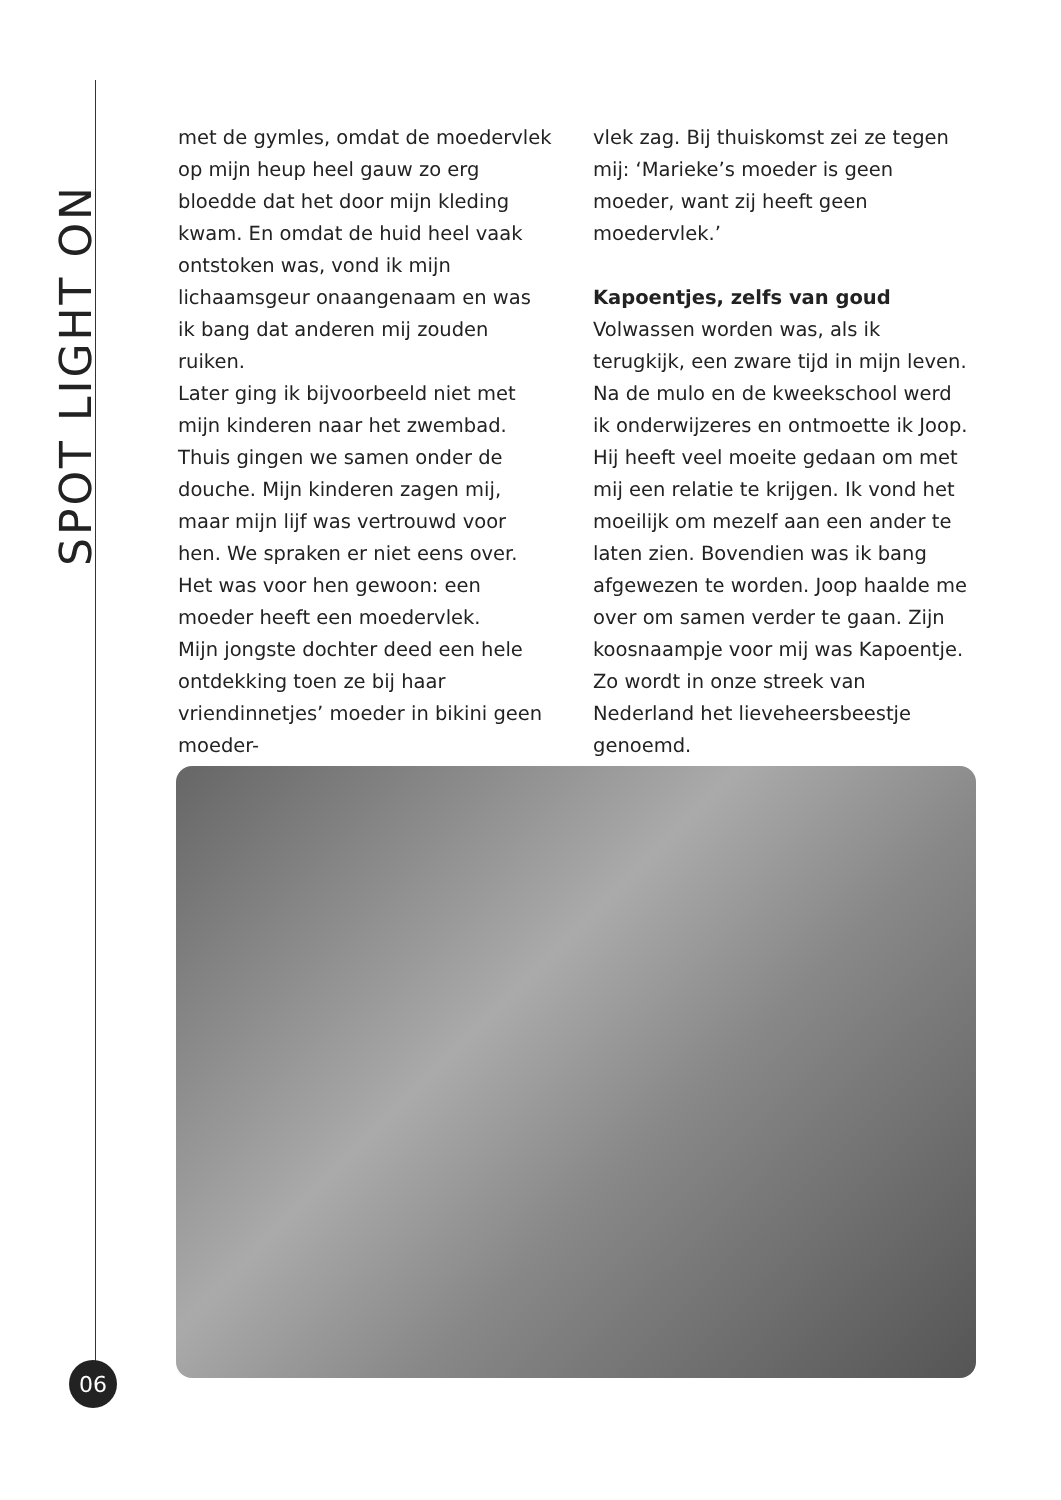SPOT LIGHT ON
met de gymles, omdat de moedervlek op mijn heup heel gauw zo erg bloedde dat het door mijn kleding kwam. En omdat de huid heel vaak ontstoken was, vond ik mijn lichaamsgeur onaangenaam en was ik bang dat anderen mij zouden ruiken.
Later ging ik bijvoorbeeld niet met mijn kinderen naar het zwembad. Thuis gingen we samen onder de douche. Mijn kinderen zagen mij, maar mijn lijf was vertrouwd voor hen. We spraken er niet eens over. Het was voor hen gewoon: een moeder heeft een moedervlek.
Mijn jongste dochter deed een hele ontdekking toen ze bij haar vriendinnetjes’ moeder in bikini geen moeder-
vlek zag. Bij thuiskomst zei ze tegen mij: ‘Marieke’s moeder is geen moeder, want zij heeft geen moedervlek.’
Kapoentjes, zelfs van goud
Volwassen worden was, als ik terugkijk, een zware tijd in mijn leven. Na de mulo en de kweekschool werd ik onderwijzeres en ontmoette ik Joop. Hij heeft veel moeite gedaan om met mij een relatie te krijgen. Ik vond het moeilijk om mezelf aan een ander te laten zien. Bovendien was ik bang afgewezen te worden. Joop haalde me over om samen verder te gaan. Zijn koosnaampje voor mij was Kapoentje. Zo wordt in onze streek van Nederland het lieveheersbeestje genoemd.
06